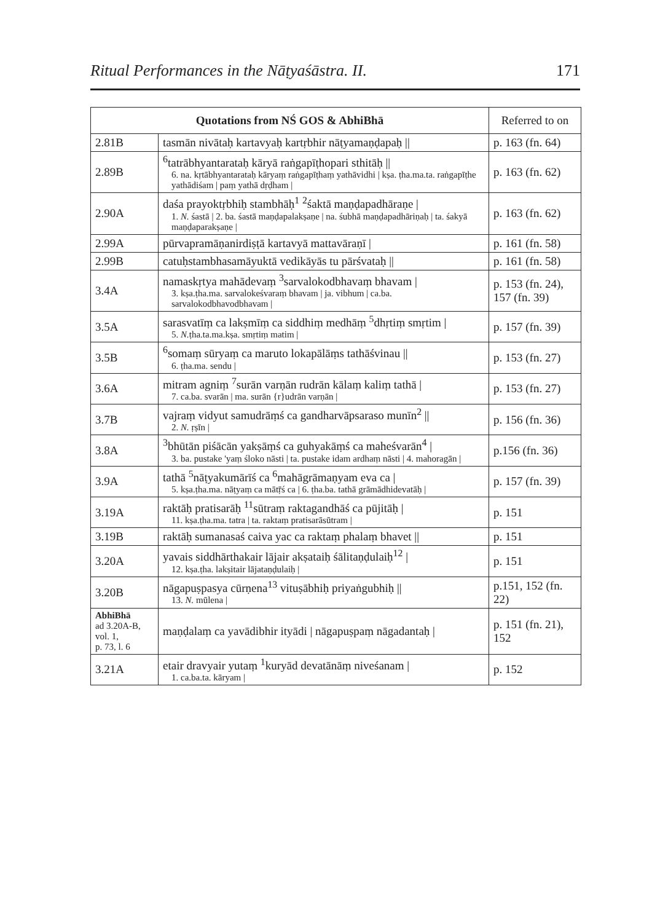Ritual Performances in the Nāṭyaśāstra. II. 171
| Quotations from NŚ GOS & AbhiBhā | | Referred to on |
| --- | --- | --- |
| 2.81B | tasmān nivātaḥ kartavyaḥ kartṛbhir nāṭyamaṇḍapaḥ // | p. 163 (fn. 64) |
| 2.89B | <sup>6</sup> tatrābhyantarataḥ kāryā raṅgapīṭhopari sthitāḥ // 6. na. kṛtābhyantarataḥ kāryaṃ raṅgapīṭhaṃ yathāvidhi / kṣa. ṭha.ma.ta. raṅgapīṭhe yathādiśam / paṃ yathā dṛḍham / | p. 163 (fn. 62) |
| 2.90A | daśa prayoktṛbhiḥ stambhāḥ<sup>1</sup> <sup>2</sup>śaktā maṇḍapadhāraṇe / 1. N. śastā / 2. ba. śastā maṇḍapalakṣaṇe / na. śubhā maṇḍapadhāriṇaḥ / ta. śakyā maṇḍaparakṣaṇe / | p. 163 (fn. 62) |
| 2.99A | pūrvapramāṇanirdiṣṭā kartavyā mattavāraṇī / | p. 161 (fn. 58) |
| 2.99B | catuḥstambhasamāyuktā vedikāyās tu pārśvataḥ // | p. 161 (fn. 58) |
| 3.4A | namaskṛtya mahādevaṃ <sup>3</sup>sarvalokodbhavaṃ bhavam / 3. kṣa.ṭha.ma. sarvalokeśvaraṃ bhavam / ja. vibhum / ca.ba. sarvalokodbhavodbhavam / | p. 153 (fn. 24), 157 (fn. 39) |
| 3.5A | sarasvatīṃ ca lakṣmīṃ ca siddhiṃ medhāṃ <sup>5</sup>dhṛtiṃ smṛtim / 5. N. ṭha.ta.ma.kṣa. smṛtiṃ matim / | p. 157 (fn. 39) |
| 3.5B | <sup>6</sup> somaṃ sūryaṃ ca maruto lokapālāṃs tathāśvinau // 6. ṭha.ma. sendu / | p. 153 (fn. 27) |
| 3.6A | mitram agniṃ <sup>7</sup>surān varṇān rudrān kālaṃ kaliṃ tathā / 7. ca.ba. svarān / ma. surān {r}udrān varṇān / | p. 153 (fn. 27) |
| 3.7B | vajraṃ vidyut samudrāṃś ca gandharvāpsaraso munīn<sup>2</sup> // 2. N. ṛṣīn / | p. 156 (fn. 36) |
| 3.8A | <sup>3</sup> bhūtān piśācān yakṣāṃś ca guhyakāṃś ca maheśvarān<sup>4</sup> / 3. ba. pustake 'yaṃ śloko nāsti / ta. pustake idam ardhaṃ nāsti / 4. mahoragān / | p.156 (fn. 36) |
| 3.9A | tathā <sup>5</sup>nāṭyakumārīś ca <sup>6</sup>mahāgrāmaṇyam eva ca / 5. kṣa.ṭha.ma. nāṭyaṃ ca mātṝś ca / 6. ṭha.ba. tathā grāmādhidevatāḥ / | p. 157 (fn. 39) |
| 3.19A | raktāḥ pratisarāḥ <sup>11</sup>sūtraṃ raktagandhāś ca pūjitāḥ / 11. kṣa.ṭha.ma. tatra / ta. raktaṃ pratisarāsūtram / | p. 151 |
| 3.19B | raktāḥ sumanasaś caiva yac ca raktaṃ phalaṃ bhavet // | p. 151 |
| 3.20A | yavais siddhārthakair lājair akṣataiḥ śālitaṇḍulaiḥ<sup>12</sup> / 12. kṣa.ṭha. lakṣitair lājataṇḍulaiḥ / | p. 151 |
| 3.20B | nāgapuṣpasya cūrṇena<sup>13</sup> vituṣābhiḥ priyaṅgubhiḥ // 13. N. mūlena / | p.151, 152 (fn. 22) |
| AbhiBhā ad 3.20A-B, vol. 1, p. 73, l. 6 | maṇḍalaṃ ca yavādibhir ityādi / nāgapuṣpaṃ nāgadantaḥ / | p. 151 (fn. 21), 152 |
| 3.21A | etair dravyair yutaṃ <sup>1</sup>kuryād devatānāṃ niveśanam / 1. ca.ba.ta. kāryam / | p. 152 |